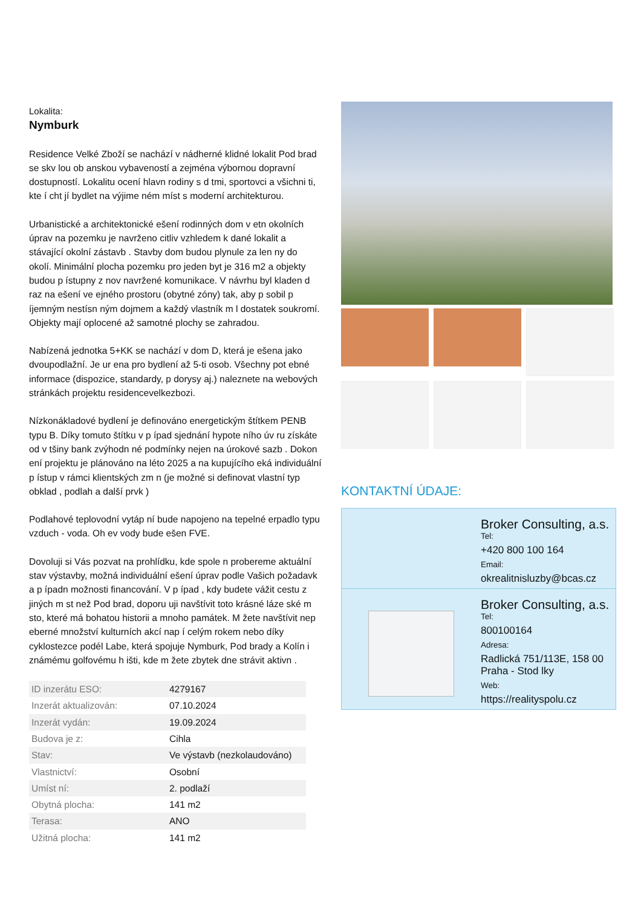Lokalita:
Nymburk
Residence Velké Zboží se nachází v nádherné klidné lokalit Pod brad se skv lou ob anskou vybaveností a zejména výbornou dopravní dostupností. Lokalitu ocení hlavn rodiny s d tmi, sportovci a všichni ti, kte í cht jí bydlet na výjime ném míst s moderní architekturou.
Urbanistické a architektonické ešení rodinných dom v etn okolních úprav na pozemku je navrženo citliv vzhledem k dané lokalit a stávající okolní zástavb . Stavby dom budou plynule za len ny do okolí. Minimální plocha pozemku pro jeden byt je 316 m2 a objekty budou p ístupny z nov navržené komunikace. V návrhu byl kladen d raz na ešení ve ejného prostoru (obytné zóny) tak, aby p sobil p íjemným nestísn ným dojmem a každý vlastník m l dostatek soukromí. Objekty mají oplocené až samotné plochy se zahradou.
Nabízená jednotka 5+KK se nachází v dom D, která je ešena jako dvoupodlažní. Je ur ena pro bydlení až 5-ti osob. Všechny pot ebné informace (dispozice, standardy, p dorysy aj.) naleznete na webových stránkách projektu residencevelkezbozi.
Nízkonákladové bydlení je definováno energetickým štítkem PENB typu B. Díky tomuto štítku v p ípad sjednání hypote ního úv ru získáte od v tšiny bank zvýhodn né podmínky nejen na úrokové sazb . Dokon ení projektu je plánováno na léto 2025 a na kupujícího eká individuální p ístup v rámci klientských zm n (je možné si definovat vlastní typ obklad , podlah a další prvk )
Podlahové teplovodní vytáp ní bude napojeno na tepelné erpadlo typu vzduch - voda. Oh ev vody bude ešen FVE.
Dovoluji si Vás pozvat na prohlídku, kde spole n probereme aktuální stav výstavby, možná individuální ešení úprav podle Vašich požadavk a p ípadn možnosti financování. V p ípad , kdy budete vážit cestu z jiných m st než Pod brad, doporu uji navštívit toto krásné láze ské m sto, které má bohatou historii a mnoho památek. M žete navštívit nep eberné množství kulturních akcí nap í celým rokem nebo díky cyklostezce podél Labe, která spojuje Nymburk, Pod brady a Kolín i známému golfovému h išti, kde m žete zbytek dne strávit aktivn .
| ID inzerátu ESO: | 4279167 |
| Inzerát aktualizován: | 07.10.2024 |
| Inzerát vydán: | 19.09.2024 |
| Budova je z: | Cihla |
| Stav: | Ve výstavb (nezkolaudováno) |
| Vlastnictví: | Osobní |
| Umíst ní: | 2. podlaží |
| Obytná plocha: | 141 m2 |
| Terasa: | ANO |
| Užitná plocha: | 141 m2 |
KONTAKTNÍ ÚDAJE:
Broker Consulting, a.s.
Tel:
+420 800 100 164
Email:
okrealitnisluzby@bcas.cz
Broker Consulting, a.s.
Tel:
800100164
Adresa:
Radlická 751/113E, 158 00 Praha - Stod lky
Web:
https://realityspolu.cz